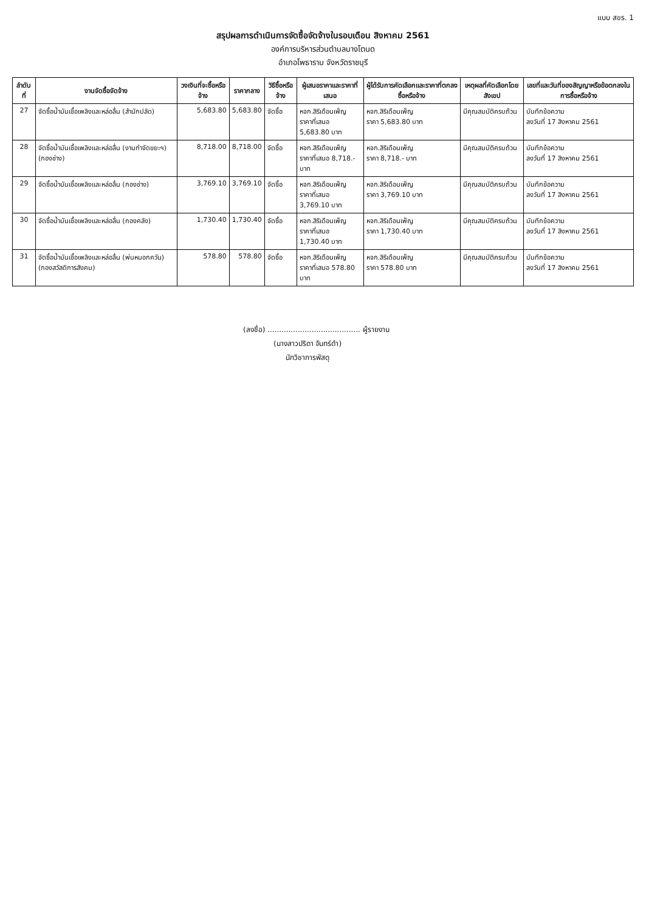แบบ สขร. 1
สรุปผลการดำเนินการจัดซื้อจัดจ้างในรอบเดือน สิงหาคม 2561
องค์การบริหารส่วนตำบลบางโตนด
อำเภอโพธาราม จังหวัดราชบุรี
| ลำดับที่ | งานจัดซื้อจัดจ้าง | วงเงินที่จะซื้อหรือจ้าง | ราคากลาง | วิธีซื้อหรือจ้าง | ผู้เสนอราคาและราคาที่เสนอ | ผู้ได้รับการคัดเลือกและราคาที่ตกลงซื้อหรือจ้าง | เหตุผลที่คัดเลือกโดยสังเขป | เลขที่และวันที่ของสัญญาหรือข้อตกลงในการซื้อหรือจ้าง |
| --- | --- | --- | --- | --- | --- | --- | --- | --- |
| 27 | จัดซื้อน้ำมันเชื้อเพลิงและหล่อลื่น (สำนักปลัด) | 5,683.80 | 5,683.80 | จัดซื้อ | หจก.สิริเดือนเพ็ญ ราคาที่เสนอ 5,683.80 บาท | หจก.สิริเดือนเพ็ญ ราคา 5,683.80 บาท | มีคุณสมบัติครบถ้วน | บันทึกข้อความ ลงวันที่ 17 สิงหาคม 2561 |
| 28 | จัดซื้อน้ำมันเชื้อเพลิงและหล่อลื่น (งานกำจัดขยะฯ) (กองช่าง) | 8,718.00 | 8,718.00 | จัดซื้อ | หจก.สิริเดือนเพ็ญ ราคาที่เสนอ 8,718.- บาท | หจก.สิริเดือนเพ็ญ ราคา 8,718.- บาท | มีคุณสมบัติครบถ้วน | บันทึกข้อความ ลงวันที่ 17 สิงหาคม 2561 |
| 29 | จัดซื้อน้ำมันเชื้อเพลิงและหล่อลื่น (กองช่าง) | 3,769.10 | 3,769.10 | จัดซื้อ | หจก.สิริเดือนเพ็ญ ราคาที่เสนอ 3,769.10 บาท | หจก.สิริเดือนเพ็ญ ราคา 3,769.10 บาท | มีคุณสมบัติครบถ้วน | บันทึกข้อความ ลงวันที่ 17 สิงหาคม 2561 |
| 30 | จัดซื้อน้ำมันเชื้อเพลิงและหล่อลื่น (กองคลัง) | 1,730.40 | 1,730.40 | จัดซื้อ | หจก.สิริเดือนเพ็ญ ราคาที่เสนอ 1,730.40 บาท | หจก.สิริเดือนเพ็ญ ราคา 1,730.40 บาท | มีคุณสมบัติครบถ้วน | บันทึกข้อความ ลงวันที่ 17 สิงหาคม 2561 |
| 31 | จัดซื้อน้ำมันเชื้อเพลิงและหล่อลื่น (พ่นหมอกควัน) (กองสวัสดิการสังคม) | 578.80 | 578.80 | จัดซื้อ | หจก.สิริเดือนเพ็ญ ราคาที่เสนอ 578.80 บาท | หจก.สิริเดือนเพ็ญ ราคา 578.80 บาท | มีคุณสมบัติครบถ้วน | บันทึกข้อความ ลงวันที่ 17 สิงหาคม 2561 |
(ลงชื่อ) ........................................ ผู้รายงาน
(นางสาวปริดา จันทร์ดำ)
นักวิชาการพัสดุ